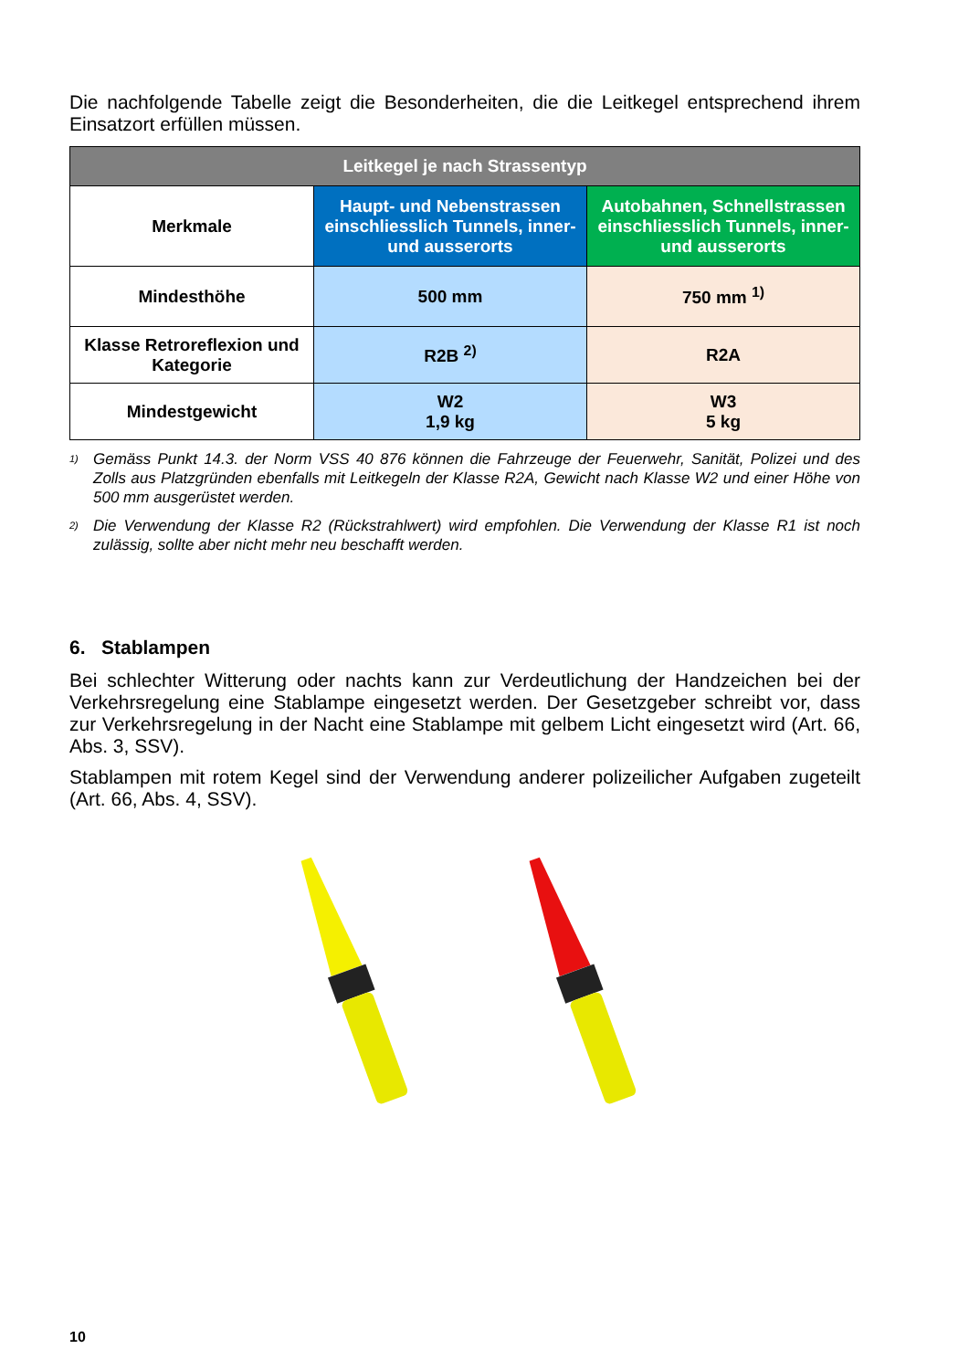Die nachfolgende Tabelle zeigt die Besonderheiten, die die Leitkegel entsprechend ihrem Einsatzort erfüllen müssen.
| Leitkegel je nach Strassentyp | | |
| --- | --- | --- |
| Merkmale | Haupt- und Nebenstrassen einschliesslich Tunnels, inner- und ausserorts | Autobahnen, Schnellstrassen einschliesslich Tunnels, inner- und ausserorts |
| Mindesthöhe | 500 mm | 750 mm <sup>1)</sup> |
| Klasse Retroreflexion und Kategorie | R2B <sup>2)</sup> | R2A |
| Mindestgewicht | W2 1,9 kg | W3 5 kg |
<sup>1)</sup> Gemäss Punkt 14.3. der Norm VSS 40 876 können die Fahrzeuge der Feuerwehr, Sanität, Polizei und des Zolls aus Platzgründen ebenfalls mit Leitkegeln der Klasse R2A, Gewicht nach Klasse W2 und einer Höhe von 500 mm ausgerüstet werden.
<sup>2)</sup> Die Verwendung der Klasse R2 (Rückstrahlwert) wird empfohlen. Die Verwendung der Klasse R1 ist noch zulässig, sollte aber nicht mehr neu beschafft werden.
6. Stablampen
Bei schlechter Witterung oder nachts kann zur Verdeutlichung der Handzeichen bei der Verkehrsregelung eine Stablampe eingesetzt werden. Der Gesetzgeber schreibt vor, dass zur Verkehrsregelung in der Nacht eine Stablampe mit gelbem Licht eingesetzt wird (Art. 66, Abs. 3, SSV).
Stablampen mit rotem Kegel sind der Verwendung anderer polizeilicher Aufgaben zugeteilt (Art. 66, Abs. 4, SSV).
10